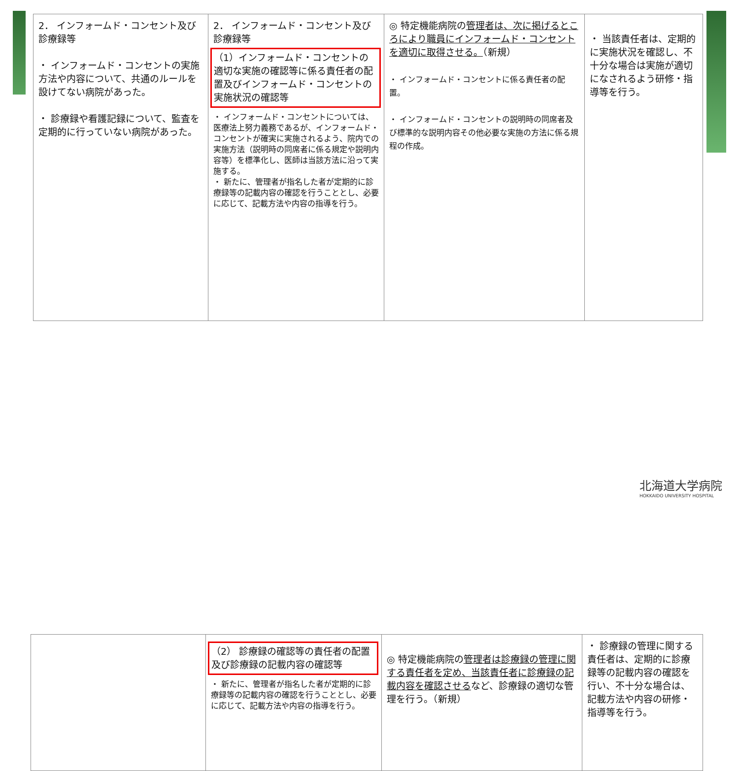| 2． インフォームド・コンセント及び診療録等 ・ インフォームド・コンセントの実施方法や内容について、共通のルールを設けてない病院があった。 ・ 診療録や看護記録について、監査を定期的に行っていない病院があった。 | 2． インフォームド・コンセント及び診療録等 （1）インフォームド・コンセントの適切な実施の確認等に係る責任者の配置及びインフォームド・コンセントの実施状況の確認等 ・ インフォームド・コンセントについては、医療法上努力義務であるが、インフォームド・コンセントが確実に実施されるよう、院内での実施方法（説明時の同席者に係る規定や説明内容等）を標準化し、医師は当該方法に沿って実施する。 ・ 新たに、管理者が指名した者が定期的に診療録等の記載内容の確認を行うこととし、必要に応じて、記載方法や内容の指導を行う。 | ◎ 特定機能病院の 管理者は、次に掲げるところにより職員にインフォームド・コンセントを適切に取得させる。 （新規） ・ インフォームド・コンセントに係る責任者の配置。 ・ インフォームド・コンセントの説明時の同席者及び標準的な説明内容その他必要な実施の方法に係る規程の作成。 | ・ 当該責任者は、定期的に実施状況を確認し、不十分な場合は実施が適切になされるよう研修・指導等を行う。 |
| | （2） 診療録の確認等の責任者の配置及び診療録の記載内容の確認等 ・ 新たに、管理者が指名した者が定期的に診療録等の記載内容の確認を行うこととし、必要に応じて、記載方法や内容の指導を行う。 | ◎ 特定機能病院の 管理者は診療録の管理に関する責任者を定め、当該責任者に診療録の記載内容を確認させる など、診療録の適切な管理を行う。（新規） | ・ 診療録の管理に関する責任者は、定期的に診療録等の記載内容の確認を行い、不十分な場合は、記載方法や内容の研修・指導等を行う。 |
北海道大学病院
HOKKAIDO UNIVERSITY HOSPITAL